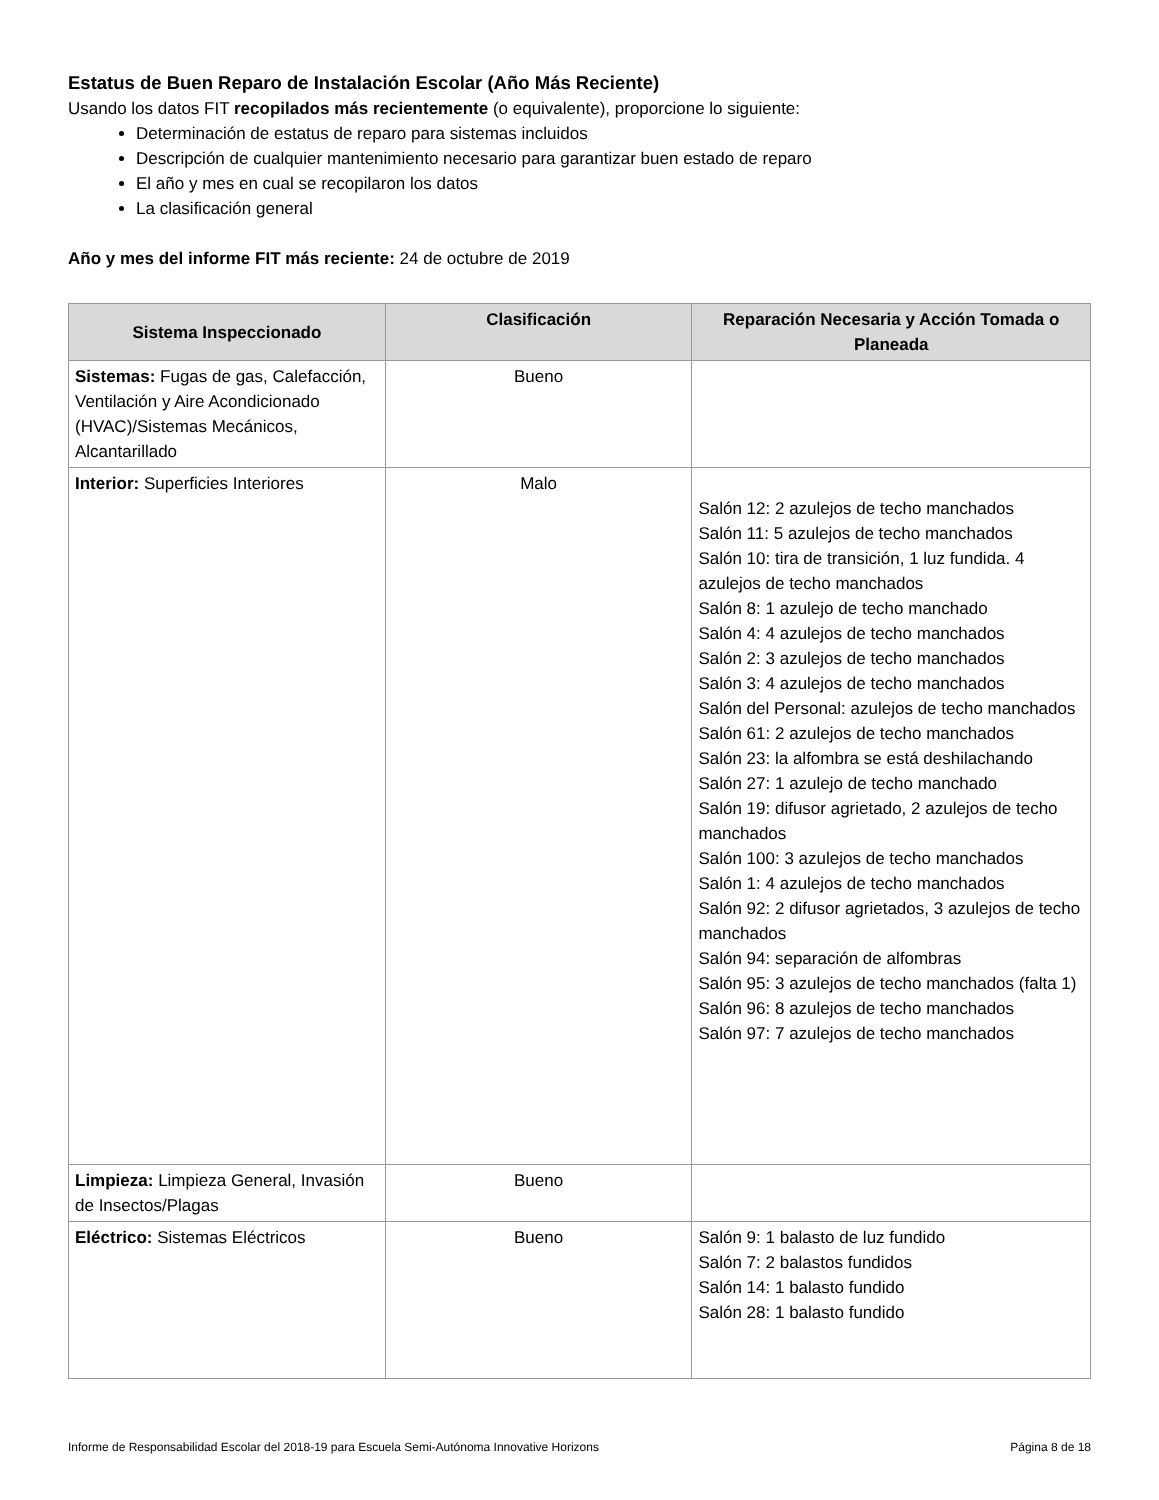Estatus de Buen Reparo de Instalación Escolar (Año Más Reciente)
Usando los datos FIT recopilados más recientemente (o equivalente), proporcione lo siguiente:
Determinación de estatus de reparo para sistemas incluidos
Descripción de cualquier mantenimiento necesario para garantizar buen estado de reparo
El año y mes en cual se recopilaron los datos
La clasificación general
Año y mes del informe FIT más reciente: 24 de octubre de 2019
| Sistema Inspeccionado | Clasificación | Reparación Necesaria y Acción Tomada o Planeada |
| --- | --- | --- |
| Sistemas: Fugas de gas, Calefacción, Ventilación y Aire Acondicionado (HVAC)/Sistemas Mecánicos, Alcantarillado | Bueno | |
| Interior: Superficies Interiores | Malo | Salón 12: 2 azulejos de techo manchados Salón 11: 5 azulejos de techo manchados Salón 10: tira de transición, 1 luz fundida. 4 azulejos de techo manchados Salón 8: 1 azulejo de techo manchado Salón 4: 4 azulejos de techo manchados Salón 2: 3 azulejos de techo manchados Salón 3: 4 azulejos de techo manchados Salón del Personal: azulejos de techo manchados Salón 61: 2 azulejos de techo manchados Salón 23: la alfombra se está deshilachando Salón 27: 1 azulejo de techo manchado Salón 19: difusor agrietado, 2 azulejos de techo manchados Salón 100: 3 azulejos de techo manchados Salón 1: 4 azulejos de techo manchados Salón 92: 2 difusor agrietados, 3 azulejos de techo manchados Salón 94: separación de alfombras Salón 95: 3 azulejos de techo manchados (falta 1) Salón 96: 8 azulejos de techo manchados Salón 97: 7 azulejos de techo manchados |
| Limpieza: Limpieza General, Invasión de Insectos/Plagas | Bueno | |
| Eléctrico: Sistemas Eléctricos | Bueno | Salón 9: 1 balasto de luz fundido Salón 7: 2 balastos fundidos Salón 14: 1 balasto fundido Salón 28: 1 balasto fundido |
Informe de Responsabilidad Escolar del 2018-19 para Escuela Semi-Autónoma Innovative Horizons Página 8 de 18